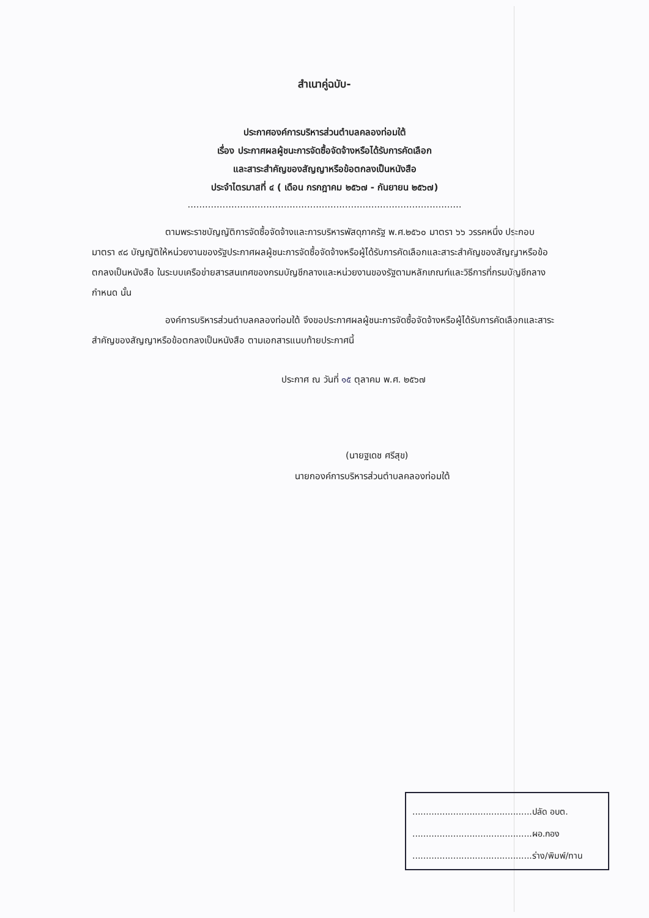สำเนาคู่ฉบับ-
ประกาศองค์การบริหารส่วนตำบลคลองท่อมใต้
เรื่อง ประกาศผลผู้ชนะการจัดซื้อจัดจ้างหรือได้รับการคัดเลือก
และสาระสำคัญของสัญญาหรือข้อตกลงเป็นหนังสือ
ประจำไตรมาสที่ ๔ ( เดือน กรกฎาคม ๒๕๖๗ - กันยายน ๒๕๖๗)
..............................................................................................
ตามพระราชบัญญัติการจัดซื้อจัดจ้างและการบริหารพัสดุภาครัฐ พ.ศ.๒๕๖๐ มาตรา ๖๖ วรรคหนึ่ง ประกอบมาตรา ๙๘ บัญญัติให้หน่วยงานของรัฐประกาศผลผู้ชนะการจัดซื้อจัดจ้างหรือผู้ได้รับการคัดเลือกและสาระสำคัญของสัญญาหรือข้อตกลงเป็นหนังสือ ในระบบเครือข่ายสารสนเทศของกรมบัญชีกลางและหน่วยงานของรัฐตามหลักเกณฑ์และวิธีการที่กรมบัญชีกลางกำหนด นั้น
องค์การบริหารส่วนตำบลคลองท่อมใต้ จึงขอประกาศผลผู้ชนะการจัดซื้อจัดจ้างหรือผู้ได้รับการคัดเลือกและสาระสำคัญของสัญญาหรือข้อตกลงเป็นหนังสือ ตามเอกสารแนบท้ายประกาศนี้
ประกาศ ณ วันที่ ๑๕ ตุลาคม พ.ศ. ๒๕๖๗
(นายฐเดช ศรีสุข)
นายกองค์การบริหารส่วนตำบลคลองท่อมใต้
............................................ปลัด อบต.
............................................ผอ.กอง
............................................ร่าง/พิมพ์/ทาน